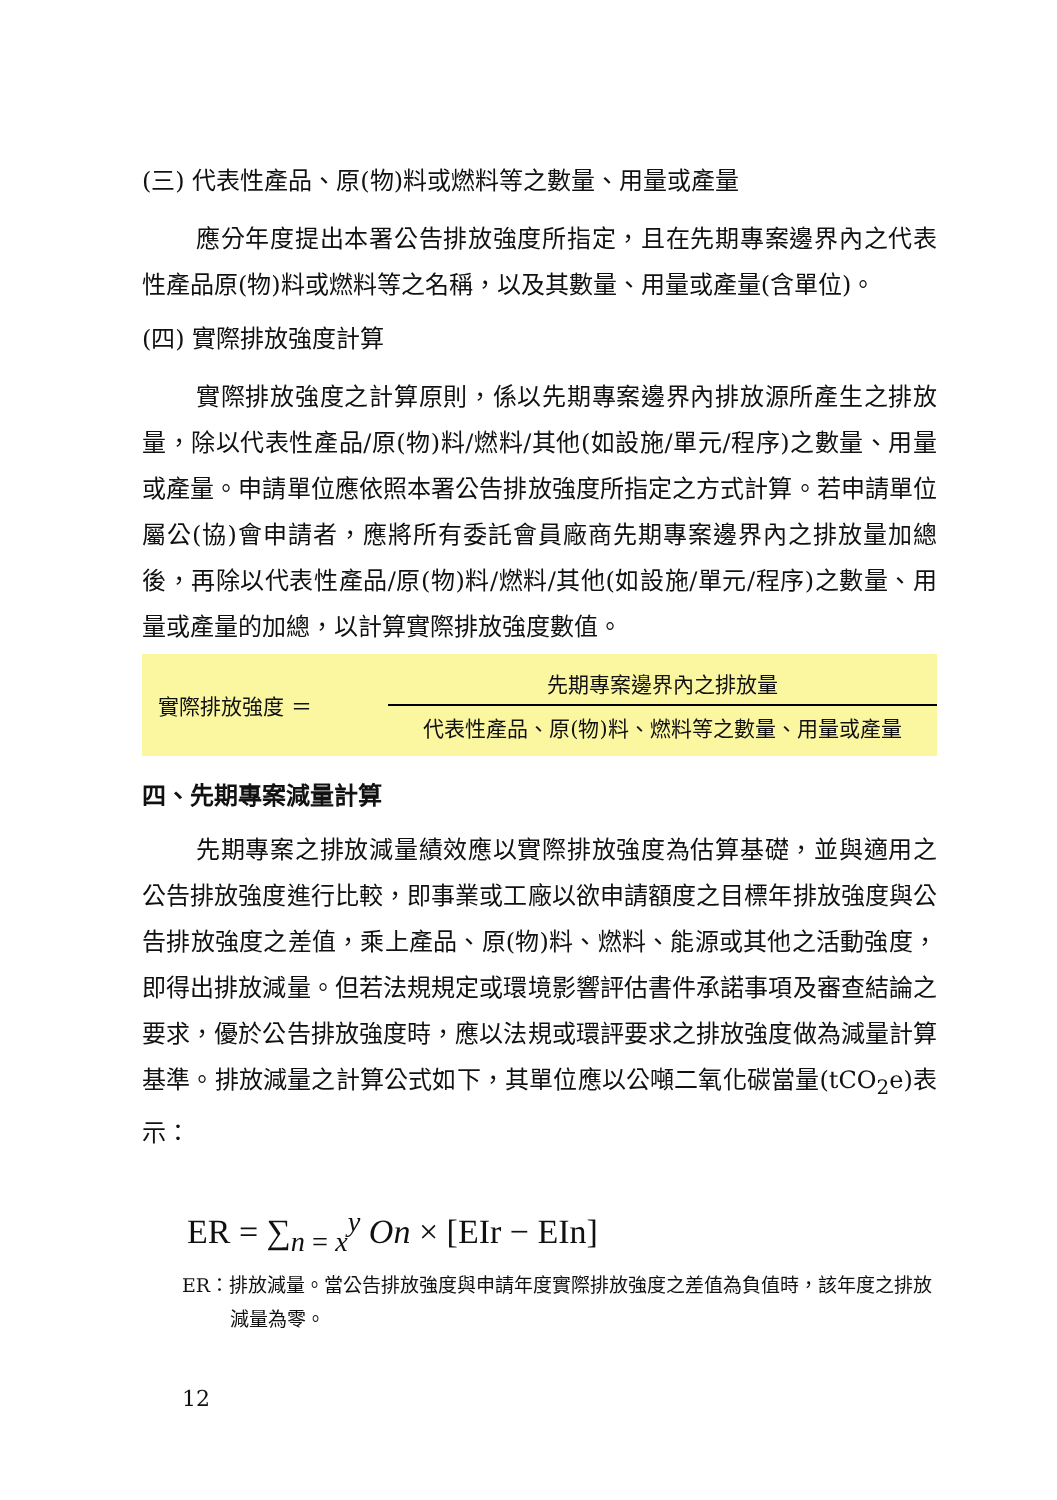(三) 代表性產品、原(物)料或燃料等之數量、用量或產量
應分年度提出本署公告排放強度所指定，且在先期專案邊界內之代表性產品原(物)料或燃料等之名稱，以及其數量、用量或產量(含單位)。
(四) 實際排放強度計算
實際排放強度之計算原則，係以先期專案邊界內排放源所產生之排放量，除以代表性產品/原(物)料/燃料/其他(如設施/單元/程序)之數量、用量或產量。申請單位應依照本署公告排放強度所指定之方式計算。若申請單位屬公(協)會申請者，應將所有委託會員廠商先期專案邊界內之排放量加總後，再除以代表性產品/原(物)料/燃料/其他(如設施/單元/程序)之數量、用量或產量的加總，以計算實際排放強度數值。
實際排放強度 ＝
先期專案邊界內之排放量
代表性產品、原(物)料、燃料等之數量、用量或產量
四、先期專案減量計算
先期專案之排放減量績效應以實際排放強度為估算基礎，並與適用之公告排放強度進行比較，即事業或工廠以欲申請額度之目標年排放強度與公告排放強度之差值，乘上產品、原(物)料、燃料、能源或其他之活動強度，即得出排放減量。但若法規規定或環境影響評估書件承諾事項及審查結論之要求，優於公告排放強度時，應以法規或環評要求之排放強度做為減量計算基準。排放減量之計算公式如下，其單位應以公噸二氧化碳當量(tCO<sub>2</sub>e)表示：
ER = ∑<sub>n = x</sub><sup>y</sup> On × [EIr − EIn]
ER：排放減量。當公告排放強度與申請年度實際排放強度之差值為負值時，該年度之排放減量為零。
12